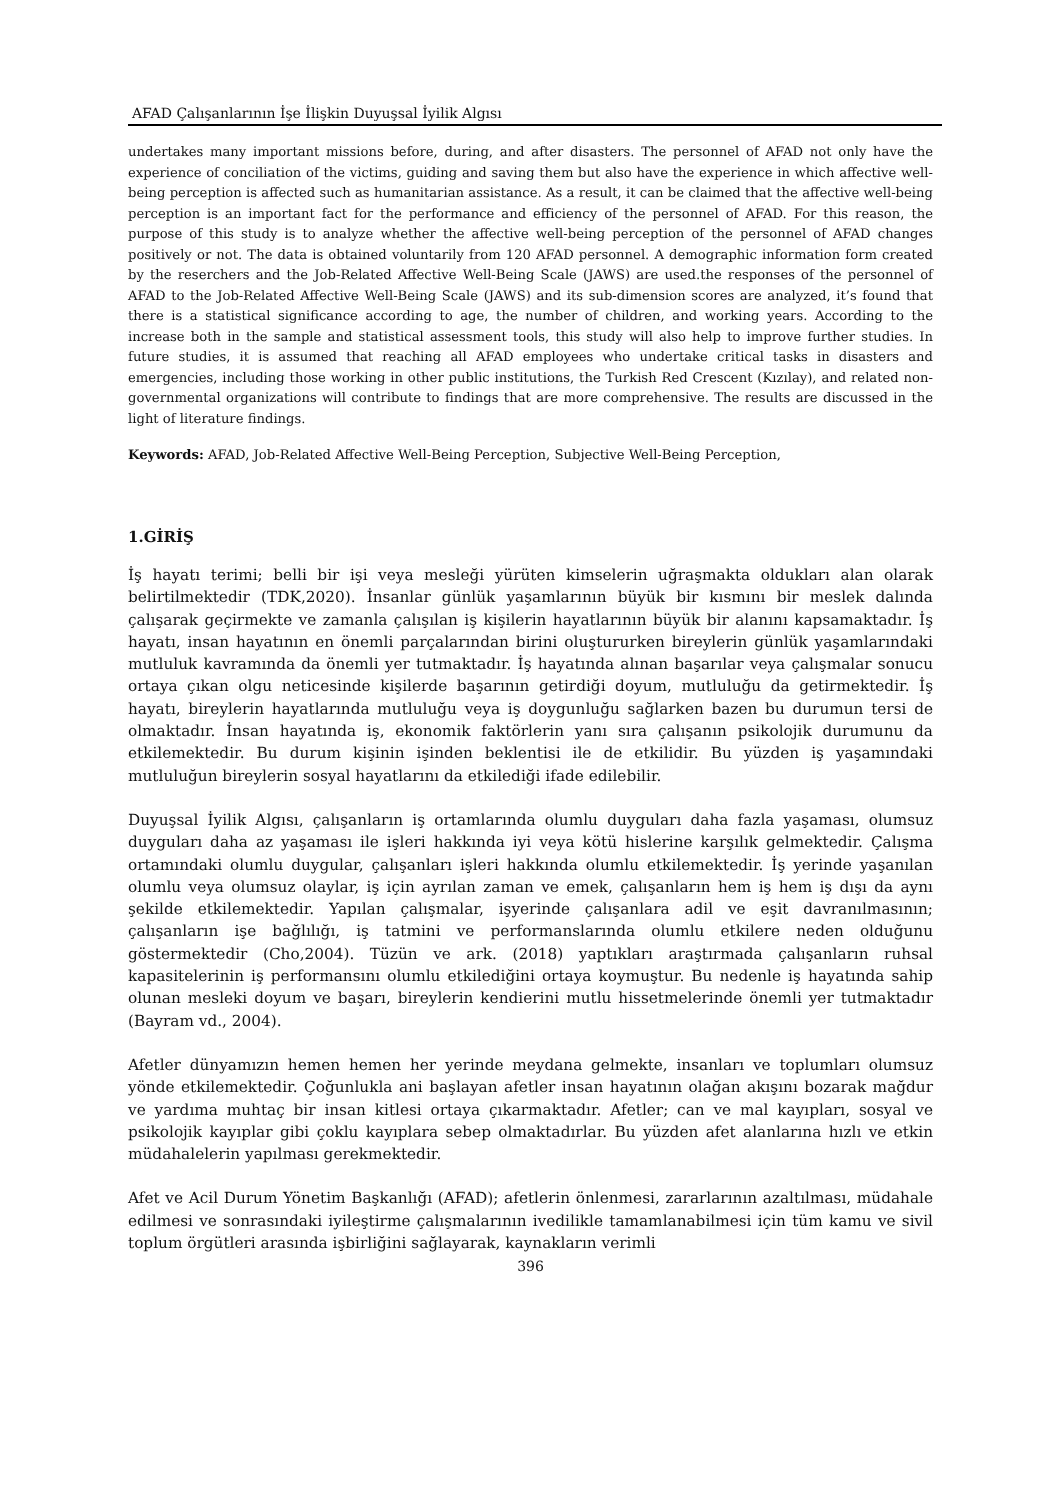AFAD Çalışanlarının İşe İlişkin Duyuşsal İyilik Algısı
undertakes many important missions before, during, and after disasters. The personnel of AFAD not only have the experience of conciliation of the victims, guiding and saving them but also have the experience in which affective well-being perception is affected such as humanitarian assistance. As a result, it can be claimed that the affective well-being perception is an important fact for the performance and efficiency of the personnel of AFAD. For this reason, the purpose of this study is to analyze whether the affective well-being perception of the personnel of AFAD changes positively or not. The data is obtained voluntarily from 120 AFAD personnel. A demographic information form created by the reserchers and the Job-Related Affective Well-Being Scale (JAWS) are used.the responses of the personnel of AFAD to the Job-Related Affective Well-Being Scale (JAWS) and its sub-dimension scores are analyzed, it’s found that there is a statistical significance according to age, the number of children, and working years. According to the increase both in the sample and statistical assessment tools, this study will also help to improve further studies. In future studies, it is assumed that reaching all AFAD employees who undertake critical tasks in disasters and emergencies, including those working in other public institutions, the Turkish Red Crescent (Kızılay), and related non-governmental organizations will contribute to findings that are more comprehensive. The results are discussed in the light of literature findings.
Keywords: AFAD, Job-Related Affective Well-Being Perception, Subjective Well-Being Perception,
1.GİRİŞ
İş hayatı terimi; belli bir işi veya mesleği yürüten kimselerin uğraşmakta oldukları alan olarak belirtilmektedir (TDK,2020). İnsanlar günlük yaşamlarının büyük bir kısmını bir meslek dalında çalışarak geçirmekte ve zamanla çalışılan iş kişilerin hayatlarının büyük bir alanını kapsamaktadır. İş hayatı, insan hayatının en önemli parçalarından birini oluştururken bireylerin günlük yaşamlarındaki mutluluk kavramında da önemli yer tutmaktadır. İş hayatında alınan başarılar veya çalışmalar sonucu ortaya çıkan olgu neticesinde kişilerde başarının getirdiği doyum, mutluluğu da getirmektedir. İş hayatı, bireylerin hayatlarında mutluluğu veya iş doygunluğu sağlarken bazen bu durumun tersi de olmaktadır. İnsan hayatında iş, ekonomik faktörlerin yanı sıra çalışanın psikolojik durumunu da etkilemektedir. Bu durum kişinin işinden beklentisi ile de etkilidir. Bu yüzden iş yaşamındaki mutluluğun bireylerin sosyal hayatlarını da etkilediği ifade edilebilir.
Duyuşsal İyilik Algısı, çalışanların iş ortamlarında olumlu duyguları daha fazla yaşaması, olumsuz duyguları daha az yaşaması ile işleri hakkında iyi veya kötü hislerine karşılık gelmektedir. Çalışma ortamındaki olumlu duygular, çalışanları işleri hakkında olumlu etkilemektedir. İş yerinde yaşanılan olumlu veya olumsuz olaylar, iş için ayrılan zaman ve emek, çalışanların hem iş hem iş dışı da aynı şekilde etkilemektedir. Yapılan çalışmalar, işyerinde çalışanlara adil ve eşit davranılmasının; çalışanların işe bağlılığı, iş tatmini ve performanslarında olumlu etkilere neden olduğunu göstermektedir (Cho,2004). Tüzün ve ark. (2018) yaptıkları araştırmada çalışanların ruhsal kapasitelerinin iş performansını olumlu etkilediğini ortaya koymuştur. Bu nedenle iş hayatında sahip olunan mesleki doyum ve başarı, bireylerin kendierini mutlu hissetmelerinde önemli yer tutmaktadır (Bayram vd., 2004).
Afetler dünyamızın hemen hemen her yerinde meydana gelmekte, insanları ve toplumları olumsuz yönde etkilemektedir. Çoğunlukla ani başlayan afetler insan hayatının olağan akışını bozarak mağdur ve yardıma muhtaç bir insan kitlesi ortaya çıkarmaktadır. Afetler; can ve mal kayıpları, sosyal ve psikolojik kayıplar gibi çoklu kayıplara sebep olmaktadırlar. Bu yüzden afet alanlarına hızlı ve etkin müdahalelerin yapılması gerekmektedir.
Afet ve Acil Durum Yönetim Başkanlığı (AFAD); afetlerin önlenmesi, zararlarının azaltılması, müdahale edilmesi ve sonrasındaki iyileştirme çalışmalarının ivedilikle tamamlanabilmesi için tüm kamu ve sivil toplum örgütleri arasında işbirliğini sağlayarak, kaynakların verimli
396